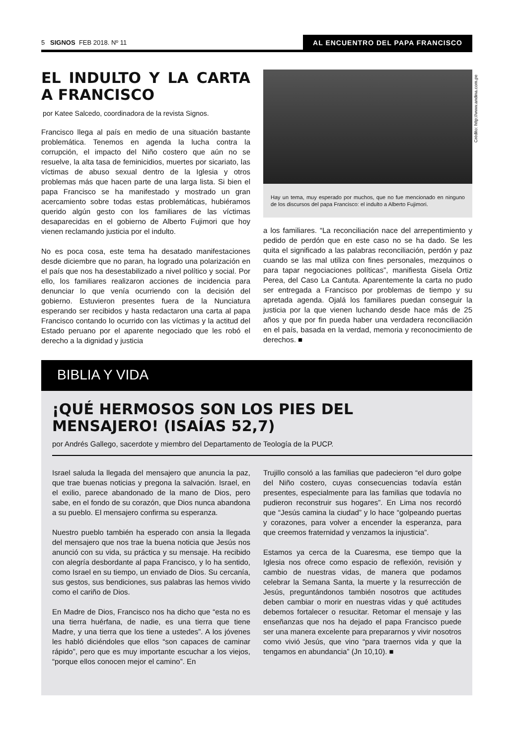5 SIGNOS FEB 2018. Nº 11 AL ENCUENTRO DEL PAPA FRANCISCO
EL INDULTO Y LA CARTA A FRANCISCO
por Katee Salcedo, coordinadora de la revista Signos.
Francisco llega al país en medio de una situación bastante problemática. Tenemos en agenda la lucha contra la corrupción, el impacto del Niño costero que aún no se resuelve, la alta tasa de feminicidios, muertes por sicariato, las víctimas de abuso sexual dentro de la Iglesia y otros problemas más que hacen parte de una larga lista. Si bien el papa Francisco se ha manifestado y mostrado un gran acercamiento sobre todas estas problemáticas, hubiéramos querido algún gesto con los familiares de las víctimas desaparecidas en el gobierno de Alberto Fujimori que hoy vienen reclamando justicia por el indulto.
No es poca cosa, este tema ha desatado manifestaciones desde diciembre que no paran, ha logrado una polarización en el país que nos ha desestabilizado a nivel político y social. Por ello, los familiares realizaron acciones de incidencia para denunciar lo que venía ocurriendo con la decisión del gobierno. Estuvieron presentes fuera de la Nunciatura esperando ser recibidos y hasta redactaron una carta al papa Francisco contando lo ocurrido con las víctimas y la actitud del Estado peruano por el aparente negociado que les robó el derecho a la dignidad y justicia
Hay un tema, muy esperado por muchos, que no fue mencionado en ninguno de los discursos del papa Francisco: el indulto a Alberto Fujimori.
a los familiares. “La reconciliación nace del arrepentimiento y pedido de perdón que en este caso no se ha dado. Se les quita el significado a las palabras reconciliación, perdón y paz cuando se las mal utiliza con fines personales, mezquinos o para tapar negociaciones políticas”, manifiesta Gisela Ortiz Perea, del Caso La Cantuta. Aparentemente la carta no pudo ser entregada a Francisco por problemas de tiempo y su apretada agenda. Ojalá los familiares puedan conseguir la justicia por la que vienen luchando desde hace más de 25 años y que por fin pueda haber una verdadera reconciliación en el país, basada en la verdad, memoria y reconocimiento de derechos. ■
Crédito: http://www.andina.com.pe
BIBLIA Y VIDA
¡QUÉ HERMOSOS SON LOS PIES DEL MENSAJERO! (ISAÍAS 52,7)
por Andrés Gallego, sacerdote y miembro del Departamento de Teología de la PUCP.
Israel saluda la llegada del mensajero que anuncia la paz, que trae buenas noticias y pregona la salvación. Israel, en el exilio, parece abandonado de la mano de Dios, pero sabe, en el fondo de su corazón, que Dios nunca abandona a su pueblo. El mensajero confirma su esperanza.
Nuestro pueblo también ha esperado con ansia la llegada del mensajero que nos trae la buena noticia que Jesús nos anunció con su vida, su práctica y su mensaje. Ha recibido con alegría desbordante al papa Francisco, y lo ha sentido, como Israel en su tiempo, un enviado de Dios. Su cercanía, sus gestos, sus bendiciones, sus palabras las hemos vivido como el cariño de Dios.
En Madre de Dios, Francisco nos ha dicho que “esta no es una tierra huérfana, de nadie, es una tierra que tiene Madre, y una tierra que los tiene a ustedes”. A los jóvenes les habló diciéndoles que ellos “son capaces de caminar rápido”, pero que es muy importante escuchar a los viejos, “porque ellos conocen mejor el camino”. En
Trujillo consoló a las familias que padecieron “el duro golpe del Niño costero, cuyas consecuencias todavía están presentes, especialmente para las familias que todavía no pudieron reconstruir sus hogares”. En Lima nos recordó que “Jesús camina la ciudad” y lo hace “golpeando puertas y corazones, para volver a encender la esperanza, para que creemos fraternidad y venzamos la injusticia”.
Estamos ya cerca de la Cuaresma, ese tiempo que la Iglesia nos ofrece como espacio de reflexión, revisión y cambio de nuestras vidas, de manera que podamos celebrar la Semana Santa, la muerte y la resurrección de Jesús, preguntándonos también nosotros que actitudes deben cambiar o morir en nuestras vidas y qué actitudes debemos fortalecer o resucitar. Retomar el mensaje y las enseñanzas que nos ha dejado el papa Francisco puede ser una manera excelente para prepararnos y vivir nosotros como vivió Jesús, que vino “para traernos vida y que la tengamos en abundancia” (Jn 10,10). ■